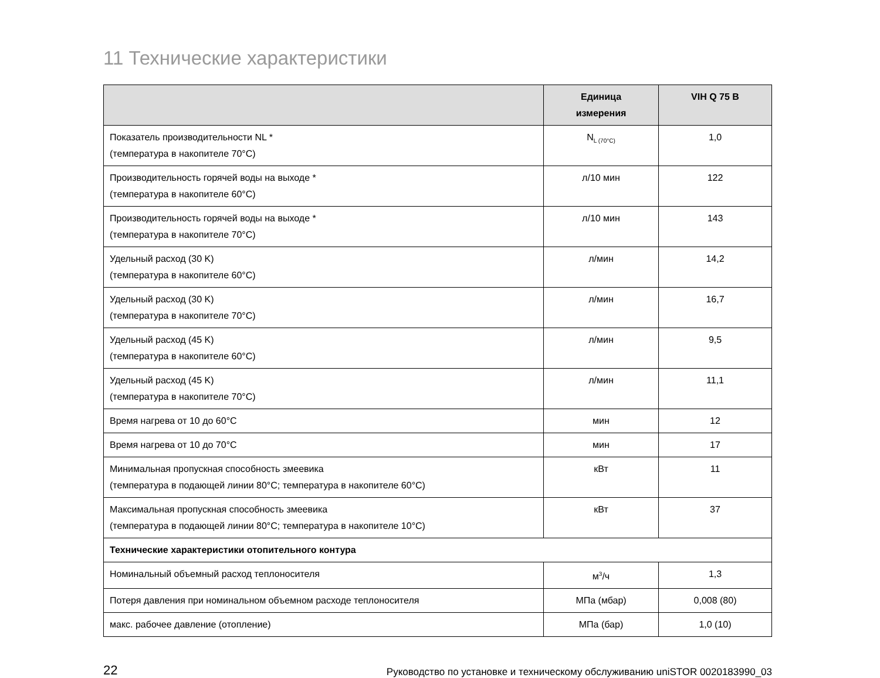11 Технические характеристики
| | Единица измерения | VIH Q 75 B |
| --- | --- | --- |
| Показатель производительности NL * (температура в накопителе 70°C) | N<sub>L (70°C)</sub> | 1,0 |
| Производительность горячей воды на выходе * (температура в накопителе 60°C) | л/10 мин | 122 |
| Производительность горячей воды на выходе * (температура в накопителе 70°C) | л/10 мин | 143 |
| Удельный расход (30 K) (температура в накопителе 60°C) | л/мин | 14,2 |
| Удельный расход (30 K) (температура в накопителе 70°C) | л/мин | 16,7 |
| Удельный расход (45 K) (температура в накопителе 60°C) | л/мин | 9,5 |
| Удельный расход (45 K) (температура в накопителе 70°C) | л/мин | 11,1 |
| Время нагрева от 10 до 60°C | мин | 12 |
| Время нагрева от 10 до 70°C | мин | 17 |
| Минимальная пропускная способность змеевика (температура в подающей линии 80°C; температура в накопителе 60°C) | кВт | 11 |
| Максимальная пропускная способность змеевика (температура в подающей линии 80°C; температура в накопителе 10°C) | кВт | 37 |
| Технические характеристики отопительного контура | | |
| Номинальный объемный расход теплоносителя | м<sup>3</sup>/ч | 1,3 |
| Потеря давления при номинальном объемном расходе теплоносителя | МПа (мбар) | 0,008 (80) |
| макс. рабочее давление (отопление) | МПа (бар) | 1,0 (10) |
22 Руководство по установке и техническому обслуживанию uniSTOR 0020183990_03